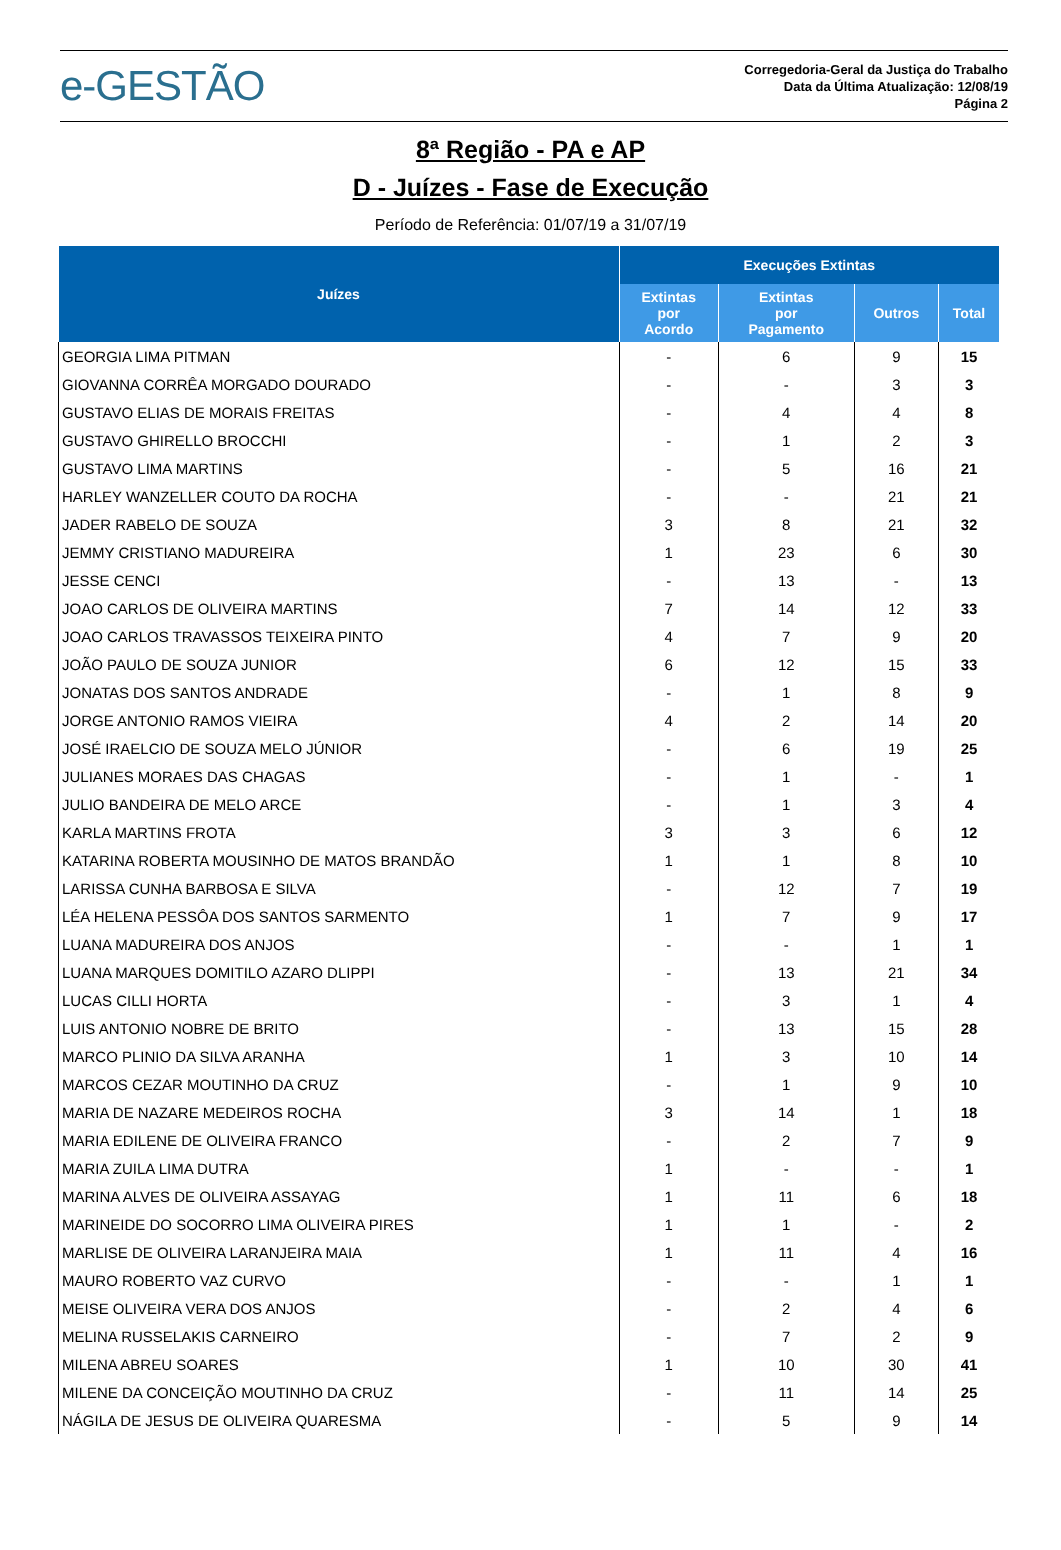e-GESTÃO
Corregedoria-Geral da Justiça do Trabalho
Data da Última Atualização: 12/08/19
Página 2
8ª Região - PA e AP
D - Juízes - Fase de Execução
Período de Referência: 01/07/19 a 31/07/19
| Juízes | Execuções Extintas | | | |
| --- | --- | --- | --- | --- |
| | Extintas por Acordo | Extintas por Pagamento | Outros | Total |
| GEORGIA LIMA PITMAN | - | 6 | 9 | 15 |
| GIOVANNA CORRÊA MORGADO DOURADO | - | - | 3 | 3 |
| GUSTAVO ELIAS DE MORAIS FREITAS | - | 4 | 4 | 8 |
| GUSTAVO GHIRELLO BROCCHI | - | 1 | 2 | 3 |
| GUSTAVO LIMA MARTINS | - | 5 | 16 | 21 |
| HARLEY WANZELLER COUTO DA ROCHA | - | - | 21 | 21 |
| JADER RABELO DE SOUZA | 3 | 8 | 21 | 32 |
| JEMMY CRISTIANO MADUREIRA | 1 | 23 | 6 | 30 |
| JESSE CENCI | - | 13 | - | 13 |
| JOAO CARLOS DE OLIVEIRA MARTINS | 7 | 14 | 12 | 33 |
| JOAO CARLOS TRAVASSOS TEIXEIRA PINTO | 4 | 7 | 9 | 20 |
| JOÃO PAULO DE SOUZA JUNIOR | 6 | 12 | 15 | 33 |
| JONATAS DOS SANTOS ANDRADE | - | 1 | 8 | 9 |
| JORGE ANTONIO RAMOS VIEIRA | 4 | 2 | 14 | 20 |
| JOSÉ IRAELCIO DE SOUZA MELO JÚNIOR | - | 6 | 19 | 25 |
| JULIANES MORAES DAS CHAGAS | - | 1 | - | 1 |
| JULIO BANDEIRA DE MELO ARCE | - | 1 | 3 | 4 |
| KARLA MARTINS FROTA | 3 | 3 | 6 | 12 |
| KATARINA ROBERTA MOUSINHO DE MATOS BRANDÃO | 1 | 1 | 8 | 10 |
| LARISSA CUNHA BARBOSA E SILVA | - | 12 | 7 | 19 |
| LÉA HELENA PESSÔA DOS SANTOS SARMENTO | 1 | 7 | 9 | 17 |
| LUANA MADUREIRA DOS ANJOS | - | - | 1 | 1 |
| LUANA MARQUES DOMITILO AZARO DLIPPI | - | 13 | 21 | 34 |
| LUCAS CILLI HORTA | - | 3 | 1 | 4 |
| LUIS ANTONIO NOBRE DE BRITO | - | 13 | 15 | 28 |
| MARCO PLINIO DA SILVA ARANHA | 1 | 3 | 10 | 14 |
| MARCOS CEZAR MOUTINHO DA CRUZ | - | 1 | 9 | 10 |
| MARIA DE NAZARE MEDEIROS ROCHA | 3 | 14 | 1 | 18 |
| MARIA EDILENE DE OLIVEIRA FRANCO | - | 2 | 7 | 9 |
| MARIA ZUILA LIMA DUTRA | 1 | - | - | 1 |
| MARINA ALVES DE OLIVEIRA ASSAYAG | 1 | 11 | 6 | 18 |
| MARINEIDE DO SOCORRO LIMA OLIVEIRA PIRES | 1 | 1 | - | 2 |
| MARLISE DE OLIVEIRA LARANJEIRA MAIA | 1 | 11 | 4 | 16 |
| MAURO ROBERTO VAZ CURVO | - | - | 1 | 1 |
| MEISE OLIVEIRA VERA DOS ANJOS | - | 2 | 4 | 6 |
| MELINA RUSSELAKIS CARNEIRO | - | 7 | 2 | 9 |
| MILENA ABREU SOARES | 1 | 10 | 30 | 41 |
| MILENE DA CONCEIÇÃO MOUTINHO DA CRUZ | - | 11 | 14 | 25 |
| NÁGILA DE JESUS DE OLIVEIRA QUARESMA | - | 5 | 9 | 14 |